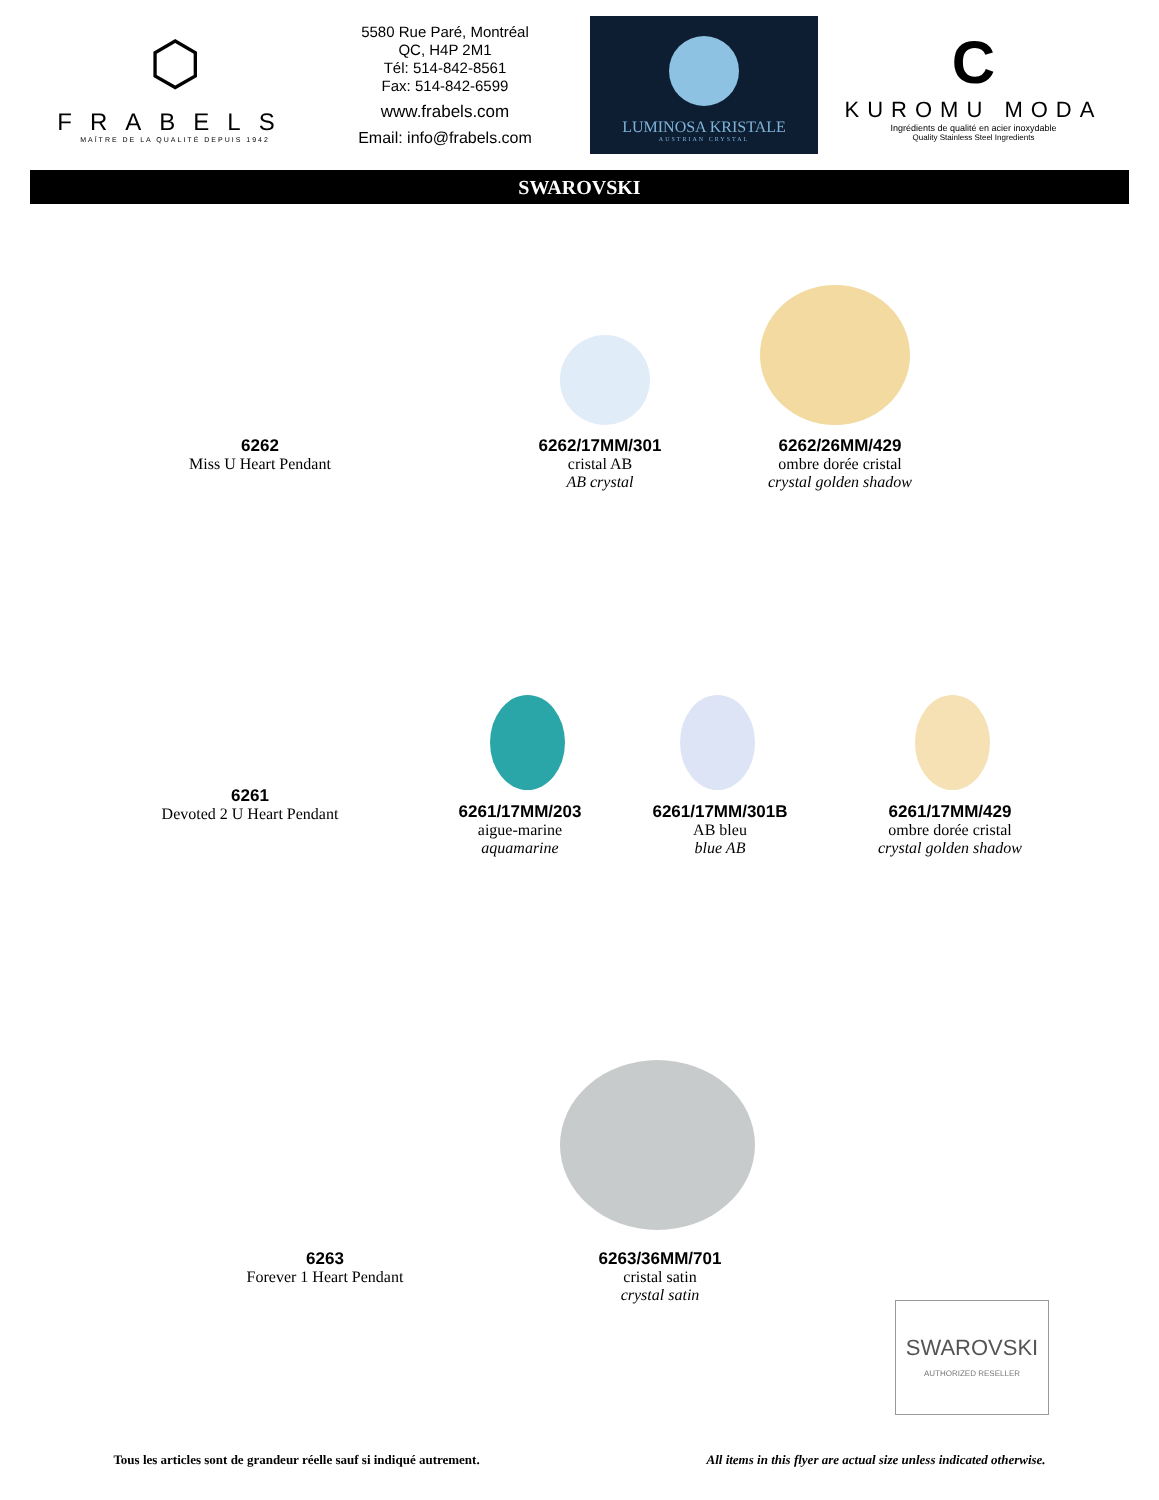⬡
FRABELS
MAÎTRE DE LA QUALITÉ DEPUIS 1942
5580 Rue Paré, Montréal
QC, H4P 2M1
Tél: 514-842-8561
Fax: 514-842-6599
www.frabels.com
Email: info@frabels.com
LUMINOSA KRISTALE
AUSTRIAN CRYSTAL
C
KUROMU MODA
Ingrédients de qualité en acier inoxydable
Quality Stainless Steel Ingredients
SWAROVSKI
6262
Miss U Heart Pendant
6262/17MM/301
cristal AB
AB crystal
6262/26MM/429
ombre dorée cristal
crystal golden shadow
6261
Devoted 2 U Heart Pendant
6261/17MM/203
aigue-marine
aquamarine
6261/17MM/301B
AB bleu
blue AB
6261/17MM/429
ombre dorée cristal
crystal golden shadow
6263
Forever 1 Heart Pendant
6263/36MM/701
cristal satin
crystal satin
SWAROVSKI
AUTHORIZED RESELLER
Tous les articles sont de grandeur réelle sauf si indiqué autrement. All items in this flyer are actual size unless indicated otherwise.